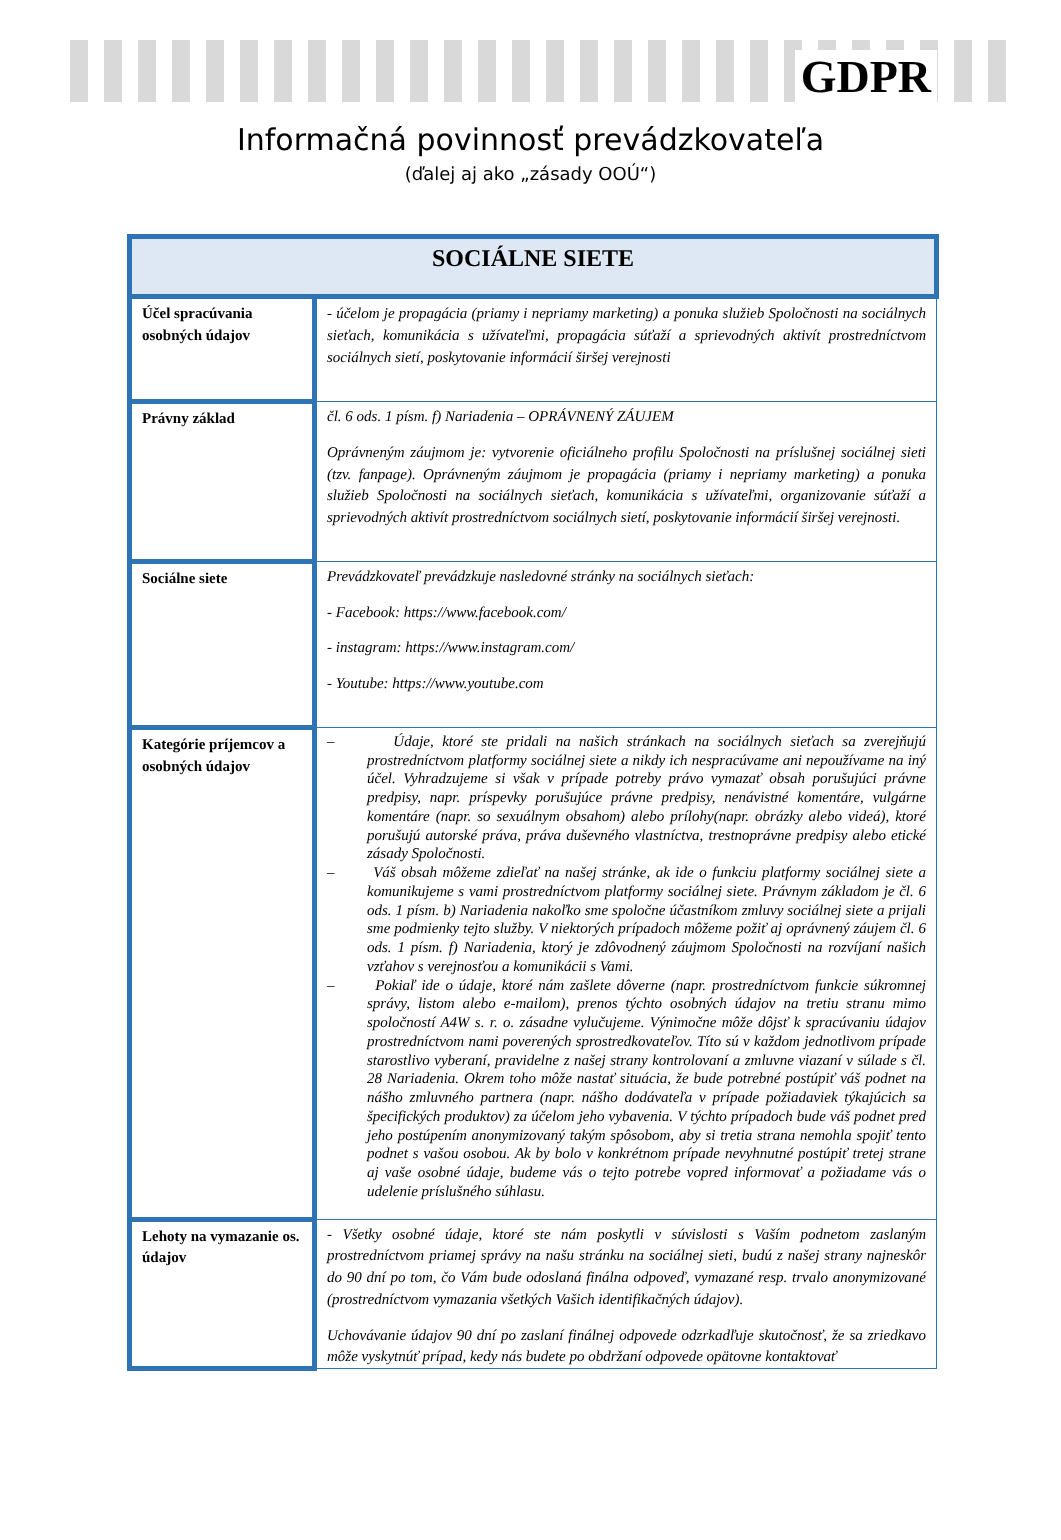GDPR
Informačná povinnosť prevádzkovateľa
(ďalej aj ako „zásady OOÚ“)
| SOCIÁLNE SIETE | |
| --- | --- |
| Účel spracúvania osobných údajov | - účelom je propagácia (priamy i nepriamy marketing) a ponuka služieb Spoločnosti na sociálnych sieťach, komunikácia s užívateľmi, propagácia súťaží a sprievodných aktivít prostredníctvom sociálnych sietí, poskytovanie informácií širšej verejnosti |
| Právny základ | čl. 6 ods. 1 písm. f) Nariadenia – OPRÁVNENÝ ZÁUJEM Oprávneným záujmom je: vytvorenie oficiálneho profilu Spoločnosti na príslušnej sociálnej sieti (tzv. fanpage). Oprávneným záujmom je propagácia (priamy i nepriamy marketing) a ponuka služieb Spoločnosti na sociálnych sieťach, komunikácia s užívateľmi, organizovanie súťaží a sprievodných aktivít prostredníctvom sociálnych sietí, poskytovanie informácií širšej verejnosti. |
| Sociálne siete | Prevádzkovateľ prevádzkuje nasledovné stránky na sociálnych sieťach: - Facebook: https://www.facebook.com/ - instagram: https://www.instagram.com/ - Youtube: https://www.youtube.com |
| Kategórie príjemcov a osobných údajov | – Údaje, ktoré ste pridali na našich stránkach na sociálnych sieťach sa zverejňujú prostredníctvom platformy sociálnej siete a nikdy ich nespracúvame ani nepoužívame na iný účel. Vyhradzujeme si však v prípade potreby právo vymazať obsah porušujúci právne predpisy, napr. príspevky porušujúce právne predpisy, nenávistné komentáre, vulgárne komentáre (napr. so sexuálnym obsahom) alebo prílohy(napr. obrázky alebo videá), ktoré porušujú autorské práva, práva duševného vlastníctva, trestnoprávne predpisy alebo etické zásady Spoločnosti. – Váš obsah môžeme zdieľať na našej stránke, ak ide o funkciu platformy sociálnej siete a komunikujeme s vami prostredníctvom platformy sociálnej siete. Právnym základom je čl. 6 ods. 1 písm. b) Nariadenia nakoľko sme spoločne účastníkom zmluvy sociálnej siete a prijali sme podmienky tejto služby. V niektorých prípadoch môžeme požiť aj oprávnený záujem čl. 6 ods. 1 písm. f) Nariadenia, ktorý je zdôvodnený záujmom Spoločnosti na rozvíjaní našich vzťahov s verejnosťou a komunikácii s Vami. – Pokiaľ ide o údaje, ktoré nám zašlete dôverne (napr. prostredníctvom funkcie súkromnej správy, listom alebo e-mailom), prenos týchto osobných údajov na tretiu stranu mimo spoločností A4W s. r. o. zásadne vylučujeme. Výnimočne môže dôjsť k spracúvaniu údajov prostredníctvom nami poverených sprostredkovateľov. Títo sú v každom jednotlivom prípade starostlivo vyberaní, pravidelne z našej strany kontrolovaní a zmluvne viazaní v súlade s čl. 28 Nariadenia. Okrem toho môže nastať situácia, že bude potrebné postúpiť váš podnet na nášho zmluvného partnera (napr. nášho dodávateľa v prípade požiadaviek týkajúcich sa špecifických produktov) za účelom jeho vybavenia. V týchto prípadoch bude váš podnet pred jeho postúpením anonymizovaný takým spôsobom, aby si tretia strana nemohla spojiť tento podnet s vašou osobou. Ak by bolo v konkrétnom prípade nevyhnutné postúpiť tretej strane aj vaše osobné údaje, budeme vás o tejto potrebe vopred informovať a požiadame vás o udelenie príslušného súhlasu. |
| Lehoty na vymazanie os. údajov | - Všetky osobné údaje, ktoré ste nám poskytli v súvislosti s Vaším podnetom zaslaným prostredníctvom priamej správy na našu stránku na sociálnej sieti, budú z našej strany najneskôr do 90 dní po tom, čo Vám bude odoslaná finálna odpoveď, vymazané resp. trvalo anonymizované (prostredníctvom vymazania všetkých Vašich identifikačných údajov). Uchovávanie údajov 90 dní po zaslaní finálnej odpovede odzrkadľuje skutočnosť, že sa zriedkavo môže vyskytnúť prípad, kedy nás budete po obdržaní odpovede opätovne kontaktovať |